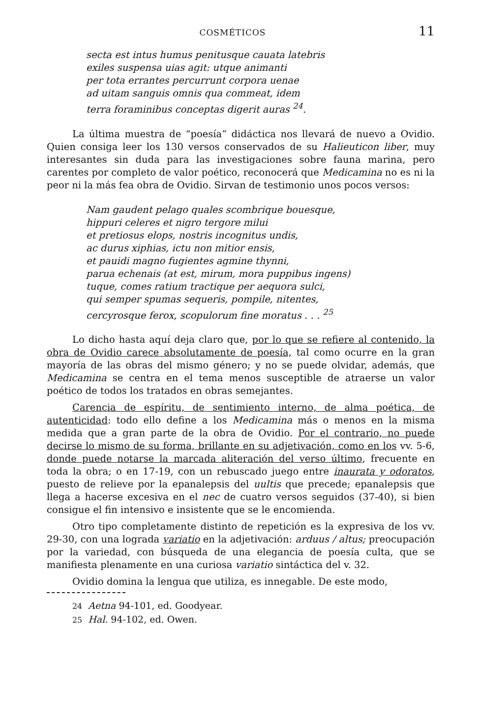COSMÉTICOS 11
secta est intus humus penitusque cauata latebris
exiles suspensa uias agit: utque animanti
per tota errantes percurrunt corpora uenae
ad uitam sanguis omnis qua commeat, idem
terra foraminibus conceptas digerit auras <sup>24</sup>.
La última muestra de “poesía” didáctica nos llevará de nuevo a Ovidio. Quien consiga leer los 130 versos conservados de su Halieuticon liber, muy interesantes sin duda para las investigaciones sobre fauna marina, pero carentes por completo de valor poético, reconocerá que Medicamina no es ni la peor ni la más fea obra de Ovidio. Sirvan de testimonio unos pocos versos:
Nam gaudent pelago quales scombrique bouesque,
hippuri celeres et nigro tergore milui
et pretiosus elops, nostris incognitus undis,
ac durus xiphias, ictu non mitior ensis,
et pauidi magno fugientes agmine thynni,
parua echenais (at est, mirum, mora puppibus ingens)
tuque, comes ratium tractique per aequora sulci,
qui semper spumas sequeris, pompile, nitentes,
cercyrosque ferox, scopulorum fine moratus . . . <sup>25</sup>
Lo dicho hasta aquí deja claro que, por lo que se refiere al contenido, la obra de Ovidio carece absolutamente de poesía, tal como ocurre en la gran mayoría de las obras del mismo género; y no se puede olvidar, además, que Medicamina se centra en el tema menos susceptible de atraerse un valor poético de todos los tratados en obras semejantes.
Carencia de espíritu, de sentimiento interno, de alma poética, de autenticidad: todo ello define a los Medicamina más o menos en la misma medida que a gran parte de la obra de Ovidio. Por el contrario, no puede decirse lo mismo de su forma, brillante en su adjetivación, como en los vv. 5-6, donde puede notarse la marcada aliteración del verso último, frecuente en toda la obra; o en 17-19, con un rebuscado juego entre inaurata y odoratos, puesto de relieve por la epanalepsis del uultis que precede; epanalepsis que llega a hacerse excesiva en el nec de cuatro versos seguidos (37-40), si bien consigue el fin intensivo e insistente que se le encomienda.
Otro tipo completamente distinto de repetición es la expresiva de los vv. 29-30, con una lograda variatio en la adjetivación: arduus / altus; preocupación por la variedad, con búsqueda de una elegancia de poesía culta, que se manifiesta plenamente en una curiosa variatio sintáctica del v. 32.
Ovidio domina la lengua que utiliza, es innegable. De este modo,
24 Aetna 94-101, ed. Goodyear.
25 Hal. 94-102, ed. Owen.